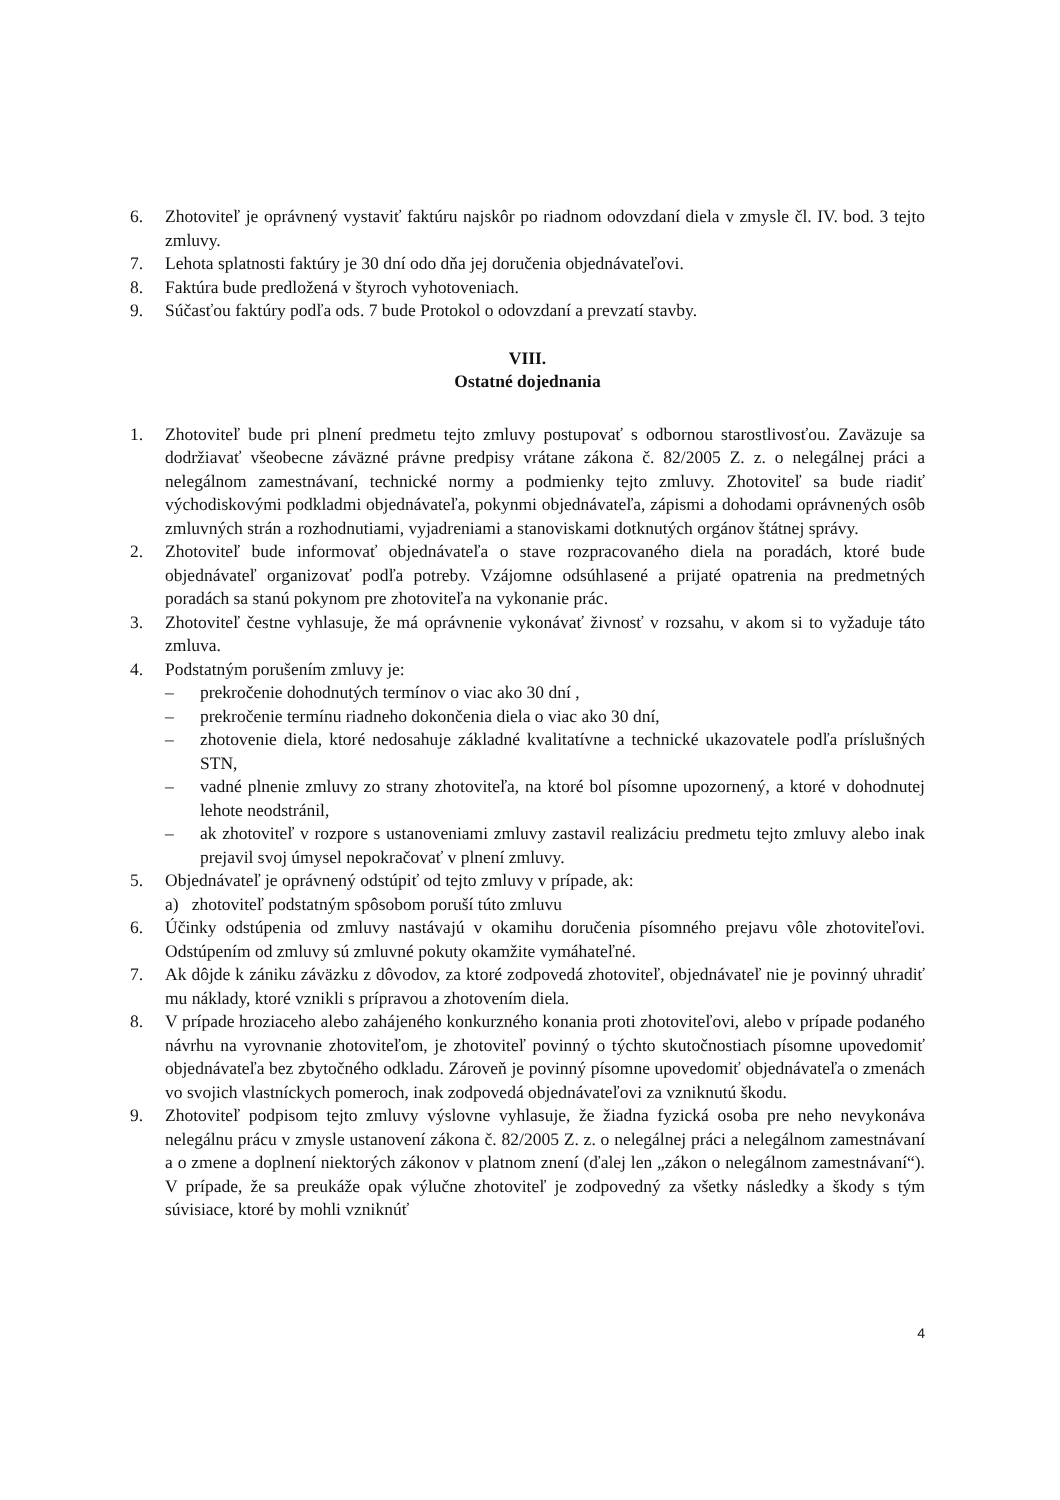6. Zhotoviteľ je oprávnený vystaviť faktúru najskôr po riadnom odovzdaní diela v zmysle čl. IV. bod. 3 tejto zmluvy.
7. Lehota splatnosti faktúry je 30 dní odo dňa jej doručenia objednávateľovi.
8. Faktúra bude predložená v štyroch vyhotoveniach.
9. Súčasťou faktúry podľa ods. 7 bude Protokol o odovzdaní a prevzatí stavby.
VIII.
Ostatné dojednania
1. Zhotoviteľ bude pri plnení predmetu tejto zmluvy postupovať s odbornou starostlivosťou. Zaväzuje sa dodržiavať všeobecne záväzné právne predpisy vrátane zákona č. 82/2005 Z. z. o nelegálnej práci a nelegálnom zamestnávaní, technické normy a podmienky tejto zmluvy. Zhotoviteľ sa bude riadiť východiskovými podkladmi objednávateľa, pokynmi objednávateľa, zápismi a dohodami oprávnených osôb zmluvných strán a rozhodnutiami, vyjadreniami a stanoviskami dotknutých orgánov štátnej správy.
2. Zhotoviteľ bude informovať objednávateľa o stave rozpracovaného diela na poradách, ktoré bude objednávateľ organizovať podľa potreby. Vzájomne odsúhlasené a prijaté opatrenia na predmetných poradách sa stanú pokynom pre zhotoviteľa na vykonanie prác.
3. Zhotoviteľ čestne vyhlasuje, že má oprávnenie vykonávať živnosť v rozsahu, v akom si to vyžaduje táto zmluva.
4. Podstatným porušením zmluvy je:
– prekročenie dohodnutých termínov o viac ako 30 dní ,
– prekročenie termínu riadneho dokončenia diela o viac ako 30 dní,
– zhotovenie diela, ktoré nedosahuje základné kvalitatívne a technické ukazovatele podľa príslušných STN,
– vadné plnenie zmluvy zo strany zhotoviteľa, na ktoré bol písomne upozornený, a ktoré v dohodnutej lehote neodstránil,
– ak zhotoviteľ v rozpore s ustanoveniami zmluvy zastavil realizáciu predmetu tejto zmluvy alebo inak prejavil svoj úmysel nepokračovať v plnení zmluvy.
5. Objednávateľ je oprávnený odstúpiť od tejto zmluvy v prípade, ak:
a) zhotoviteľ podstatným spôsobom poruší túto zmluvu
6. Účinky odstúpenia od zmluvy nastávajú v okamihu doručenia písomného prejavu vôle zhotoviteľovi. Odstúpením od zmluvy sú zmluvné pokuty okamžite vymáhateľné.
7. Ak dôjde k zániku záväzku z dôvodov, za ktoré zodpovedá zhotoviteľ, objednávateľ nie je povinný uhradiť mu náklady, ktoré vznikli s prípravou a zhotovením diela.
8. V prípade hroziaceho alebo zahájeného konkurzného konania proti zhotoviteľovi, alebo v prípade podaného návrhu na vyrovnanie zhotoviteľom, je zhotoviteľ povinný o týchto skutočnostiach písomne upovedomiť objednávateľa bez zbytočného odkladu. Zároveň je povinný písomne upovedomiť objednávateľa o zmenách vo svojich vlastníckych pomeroch, inak zodpovedá objednávateľovi za vzniknutú škodu.
9. Zhotoviteľ podpisom tejto zmluvy výslovne vyhlasuje, že žiadna fyzická osoba pre neho nevykonáva nelegálnu prácu v zmysle ustanovení zákona č. 82/2005 Z. z. o nelegálnej práci a nelegálnom zamestnávaní a o zmene a doplnení niektorých zákonov v platnom znení (ďalej len „zákon o nelegálnom zamestnávaní“). V prípade, že sa preukáže opak výlučne zhotoviteľ je zodpovedný za všetky následky a škody s tým súvisiace, ktoré by mohli vzniknúť
4